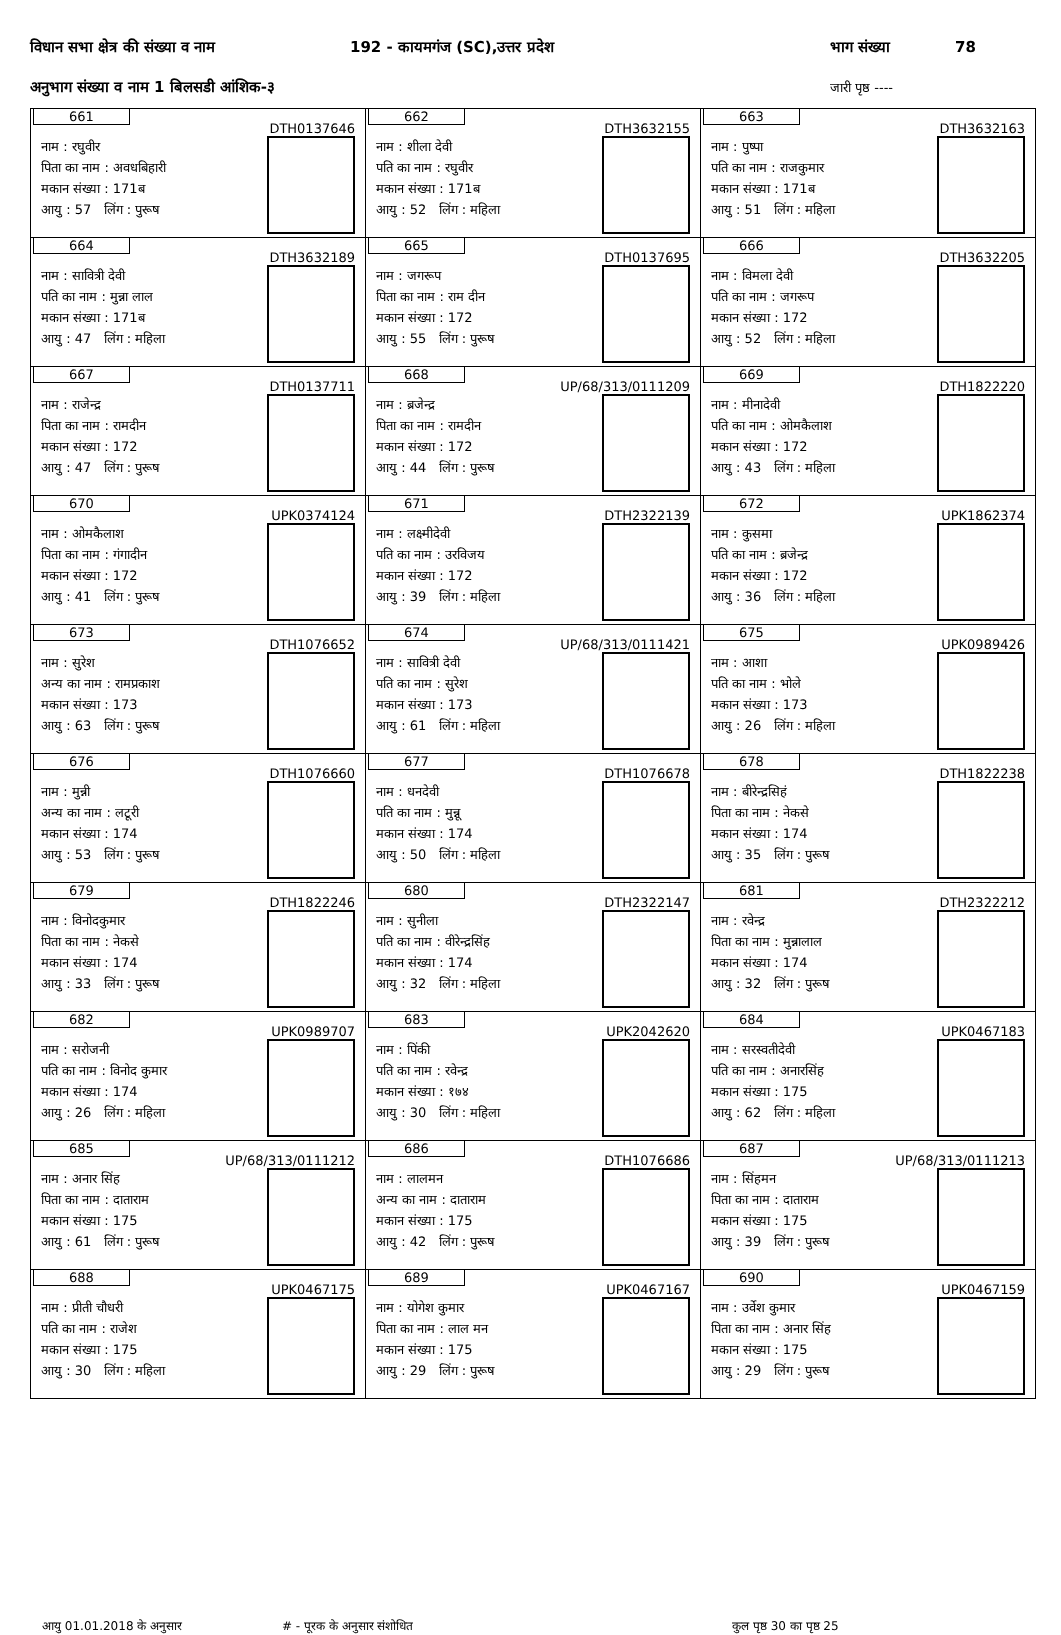विधान सभा क्षेत्र की संख्या व नाम 192 - कायमगंज (SC),उत्तर प्रदेश भाग संख्या 78
अनुभाग संख्या व नाम 1 बिलसडी आंशिक-३ जारी पृष्ठ ----
| 661 DTH0137646 नाम : रघुवीर पिता का नाम : अवधबिहारी मकान संख्या : 171ब आयु : 57 लिंग : पुरूष | 662 DTH3632155 नाम : शीला देवी पति का नाम : रघुवीर मकान संख्या : 171ब आयु : 52 लिंग : महिला | 663 DTH3632163 नाम : पुष्पा पति का नाम : राजकुमार मकान संख्या : 171ब आयु : 51 लिंग : महिला |
| 664 DTH3632189 नाम : सावित्री देवी पति का नाम : मुन्ना लाल मकान संख्या : 171ब आयु : 47 लिंग : महिला | 665 DTH0137695 नाम : जगरूप पिता का नाम : राम दीन मकान संख्या : 172 आयु : 55 लिंग : पुरूष | 666 DTH3632205 नाम : विमला देवी पति का नाम : जगरूप मकान संख्या : 172 आयु : 52 लिंग : महिला |
| 667 DTH0137711 नाम : राजेन्द्र पिता का नाम : रामदीन मकान संख्या : 172 आयु : 47 लिंग : पुरूष | 668 UP/68/313/0111209 नाम : ब्रजेन्द्र पिता का नाम : रामदीन मकान संख्या : 172 आयु : 44 लिंग : पुरूष | 669 DTH1822220 नाम : मीनादेवी पति का नाम : ओमकैलाश मकान संख्या : 172 आयु : 43 लिंग : महिला |
| 670 UPK0374124 नाम : ओमकैलाश पिता का नाम : गंगादीन मकान संख्या : 172 आयु : 41 लिंग : पुरूष | 671 DTH2322139 नाम : लक्ष्मीदेवी पति का नाम : उरविजय मकान संख्या : 172 आयु : 39 लिंग : महिला | 672 UPK1862374 नाम : कुसमा पति का नाम : ब्रजेन्द्र मकान संख्या : 172 आयु : 36 लिंग : महिला |
| 673 DTH1076652 नाम : सुरेश अन्य का नाम : रामप्रकाश मकान संख्या : 173 आयु : 63 लिंग : पुरूष | 674 UP/68/313/0111421 नाम : सावित्री देवी पति का नाम : सुरेश मकान संख्या : 173 आयु : 61 लिंग : महिला | 675 UPK0989426 नाम : आशा पति का नाम : भोले मकान संख्या : 173 आयु : 26 लिंग : महिला |
| 676 DTH1076660 नाम : मुन्नी अन्य का नाम : लटूरी मकान संख्या : 174 आयु : 53 लिंग : पुरूष | 677 DTH1076678 नाम : धनदेवी पति का नाम : मुन्नू मकान संख्या : 174 आयु : 50 लिंग : महिला | 678 DTH1822238 नाम : बीरेन्द्रसिहं पिता का नाम : नेकसे मकान संख्या : 174 आयु : 35 लिंग : पुरूष |
| 679 DTH1822246 नाम : विनोदकुमार पिता का नाम : नेकसे मकान संख्या : 174 आयु : 33 लिंग : पुरूष | 680 DTH2322147 नाम : सुनीला पति का नाम : वीरेन्द्रसिंह मकान संख्या : 174 आयु : 32 लिंग : महिला | 681 DTH2322212 नाम : रवेन्द्र पिता का नाम : मुन्नालाल मकान संख्या : 174 आयु : 32 लिंग : पुरूष |
| 682 UPK0989707 नाम : सरोजनी पति का नाम : विनोद कुमार मकान संख्या : 174 आयु : 26 लिंग : महिला | 683 UPK2042620 नाम : पिंकी पति का नाम : रवेन्द्र मकान संख्या : १७४ आयु : 30 लिंग : महिला | 684 UPK0467183 नाम : सरस्वतीदेवी पति का नाम : अनारसिंह मकान संख्या : 175 आयु : 62 लिंग : महिला |
| 685 UP/68/313/0111212 नाम : अनार सिंह पिता का नाम : दाताराम मकान संख्या : 175 आयु : 61 लिंग : पुरूष | 686 DTH1076686 नाम : लालमन अन्य का नाम : दाताराम मकान संख्या : 175 आयु : 42 लिंग : पुरूष | 687 UP/68/313/0111213 नाम : सिंहमन पिता का नाम : दाताराम मकान संख्या : 175 आयु : 39 लिंग : पुरूष |
| 688 UPK0467175 नाम : प्रीती चौधरी पति का नाम : राजेश मकान संख्या : 175 आयु : 30 लिंग : महिला | 689 UPK0467167 नाम : योगेश कुमार पिता का नाम : लाल मन मकान संख्या : 175 आयु : 29 लिंग : पुरूष | 690 UPK0467159 नाम : उर्वेश कुमार पिता का नाम : अनार सिंह मकान संख्या : 175 आयु : 29 लिंग : पुरूष |
आयु 01.01.2018 के अनुसार # - पूरक के अनुसार संशोधित कुल पृष्ठ 30 का पृष्ठ 25